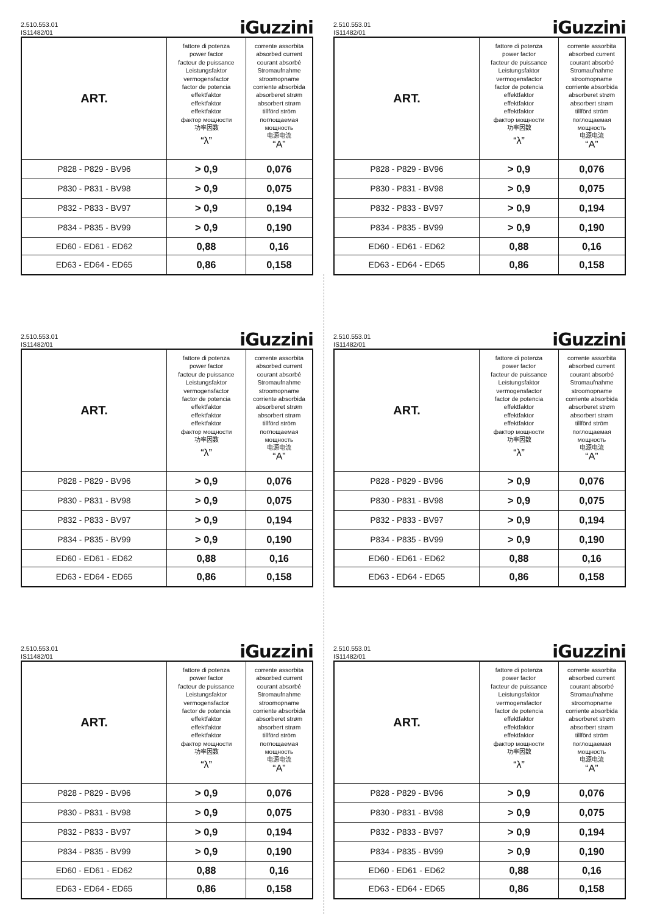2.510.553.01
IS11482/01
iGuzzini
| ART. | fattore di potenza power factor facteur de puissance Leistungsfaktor vermogensfactor factor de potencia effektfaktor effektfaktor effektfaktor фактор мощности 功率因数 “λ” | corrente assorbita absorbed current courant absorbé Stromaufnahme stroomopname corriente absorbida absorberet strøm absorbert strøm tillförd ström поглощаемая мощность 电源电流 “A” |
| P828 - P829 - BV96 | > 0,9 | 0,076 |
| P830 - P831 - BV98 | > 0,9 | 0,075 |
| P832 - P833 - BV97 | > 0,9 | 0,194 |
| P834 - P835 - BV99 | > 0,9 | 0,190 |
| ED60 - ED61 - ED62 | 0,88 | 0,16 |
| ED63 - ED64 - ED65 | 0,86 | 0,158 |
2.510.553.01
IS11482/01
iGuzzini
| ART. | fattore di potenza power factor facteur de puissance Leistungsfaktor vermogensfactor factor de potencia effektfaktor effektfaktor effektfaktor фактор мощности 功率因数 “λ” | corrente assorbita absorbed current courant absorbé Stromaufnahme stroomopname corriente absorbida absorberet strøm absorbert strøm tillförd ström поглощаемая мощность 电源电流 “A” |
| P828 - P829 - BV96 | > 0,9 | 0,076 |
| P830 - P831 - BV98 | > 0,9 | 0,075 |
| P832 - P833 - BV97 | > 0,9 | 0,194 |
| P834 - P835 - BV99 | > 0,9 | 0,190 |
| ED60 - ED61 - ED62 | 0,88 | 0,16 |
| ED63 - ED64 - ED65 | 0,86 | 0,158 |
2.510.553.01
IS11482/01
iGuzzini
| ART. | fattore di potenza power factor facteur de puissance Leistungsfaktor vermogensfactor factor de potencia effektfaktor effektfaktor effektfaktor фактор мощности 功率因数 “λ” | corrente assorbita absorbed current courant absorbé Stromaufnahme stroomopname corriente absorbida absorberet strøm absorbert strøm tillförd ström поглощаемая мощность 电源电流 “A” |
| P828 - P829 - BV96 | > 0,9 | 0,076 |
| P830 - P831 - BV98 | > 0,9 | 0,075 |
| P832 - P833 - BV97 | > 0,9 | 0,194 |
| P834 - P835 - BV99 | > 0,9 | 0,190 |
| ED60 - ED61 - ED62 | 0,88 | 0,16 |
| ED63 - ED64 - ED65 | 0,86 | 0,158 |
2.510.553.01
IS11482/01
iGuzzini
| ART. | fattore di potenza power factor facteur de puissance Leistungsfaktor vermogensfactor factor de potencia effektfaktor effektfaktor effektfaktor фактор мощности 功率因数 “λ” | corrente assorbita absorbed current courant absorbé Stromaufnahme stroomopname corriente absorbida absorberet strøm absorbert strøm tillförd ström поглощаемая мощность 电源电流 “A” |
| P828 - P829 - BV96 | > 0,9 | 0,076 |
| P830 - P831 - BV98 | > 0,9 | 0,075 |
| P832 - P833 - BV97 | > 0,9 | 0,194 |
| P834 - P835 - BV99 | > 0,9 | 0,190 |
| ED60 - ED61 - ED62 | 0,88 | 0,16 |
| ED63 - ED64 - ED65 | 0,86 | 0,158 |
2.510.553.01
IS11482/01
iGuzzini
| ART. | fattore di potenza power factor facteur de puissance Leistungsfaktor vermogensfactor factor de potencia effektfaktor effektfaktor effektfaktor фактор мощности 功率因数 “λ” | corrente assorbita absorbed current courant absorbé Stromaufnahme stroomopname corriente absorbida absorberet strøm absorbert strøm tillförd ström поглощаемая мощность 电源电流 “A” |
| P828 - P829 - BV96 | > 0,9 | 0,076 |
| P830 - P831 - BV98 | > 0,9 | 0,075 |
| P832 - P833 - BV97 | > 0,9 | 0,194 |
| P834 - P835 - BV99 | > 0,9 | 0,190 |
| ED60 - ED61 - ED62 | 0,88 | 0,16 |
| ED63 - ED64 - ED65 | 0,86 | 0,158 |
2.510.553.01
IS11482/01
iGuzzini
| ART. | fattore di potenza power factor facteur de puissance Leistungsfaktor vermogensfactor factor de potencia effektfaktor effektfaktor effektfaktor фактор мощности 功率因数 “λ” | corrente assorbita absorbed current courant absorbé Stromaufnahme stroomopname corriente absorbida absorberet strøm absorbert strøm tillförd ström поглощаемая мощность 电源电流 “A” |
| P828 - P829 - BV96 | > 0,9 | 0,076 |
| P830 - P831 - BV98 | > 0,9 | 0,075 |
| P832 - P833 - BV97 | > 0,9 | 0,194 |
| P834 - P835 - BV99 | > 0,9 | 0,190 |
| ED60 - ED61 - ED62 | 0,88 | 0,16 |
| ED63 - ED64 - ED65 | 0,86 | 0,158 |